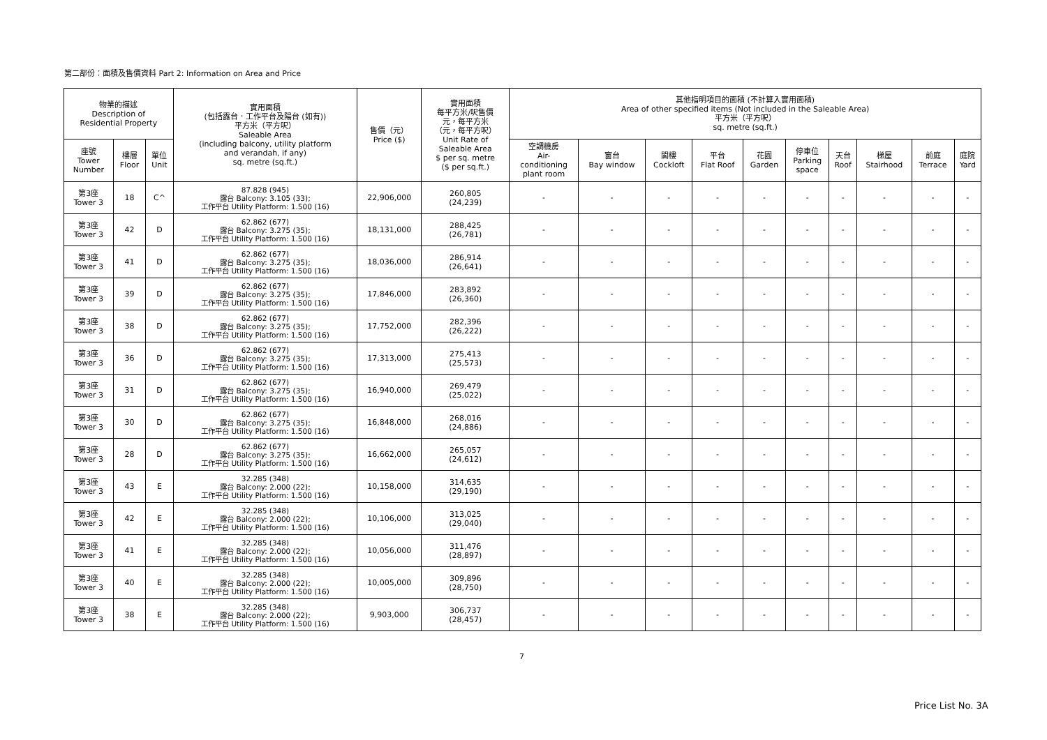第二部份：面積及售價資料 Part 2: Information on Area and Price
| 物業的描述 Description of Residential Property | | | 實用面積 (包括露台．工作平台及陽台 (如有)) 平方米（平方呎） Saleable Area (including balcony, utility platform and verandah, if any) sq. metre (sq.ft.) | 售價（元） Price ($) | 實用面積 每平方米/呎售價 元，每平方米 （元，每平方呎） Unit Rate of Saleable Area $ per sq. metre ($ per sq.ft.) | 其他指明項目的面積 (不計算入實用面積) Area of other specified items (Not included in the Saleable Area) 平方米（平方呎） sq. metre (sq.ft.) | | | | | | | | | |
| --- | --- | --- | --- | --- | --- | --- | --- | --- | --- | --- | --- | --- | --- | --- | --- |
| 座號 Tower Number | 樓層 Floor | 單位 Unit | | | | 空調機房 Air- conditioning plant room | 窗台 Bay window | 閣樓 Cockloft | 平台 Flat Roof | 花園 Garden | 停車位 Parking space | 天台 Roof | 梯屋 Stairhood | 前庭 Terrace | 庭院 Yard |
| 第3座 Tower 3 | 18 | C^ | 87.828 (945) 露台 Balcony: 3.105 (33); 工作平台 Utility Platform: 1.500 (16) | 22,906,000 | 260,805 (24,239) | - | - | - | - | - | - | - | - | - | - |
| 第3座 Tower 3 | 42 | D | 62.862 (677) 露台 Balcony: 3.275 (35); 工作平台 Utility Platform: 1.500 (16) | 18,131,000 | 288,425 (26,781) | - | - | - | - | - | - | - | - | - | - |
| 第3座 Tower 3 | 41 | D | 62.862 (677) 露台 Balcony: 3.275 (35); 工作平台 Utility Platform: 1.500 (16) | 18,036,000 | 286,914 (26,641) | - | - | - | - | - | - | - | - | - | - |
| 第3座 Tower 3 | 39 | D | 62.862 (677) 露台 Balcony: 3.275 (35); 工作平台 Utility Platform: 1.500 (16) | 17,846,000 | 283,892 (26,360) | - | - | - | - | - | - | - | - | - | - |
| 第3座 Tower 3 | 38 | D | 62.862 (677) 露台 Balcony: 3.275 (35); 工作平台 Utility Platform: 1.500 (16) | 17,752,000 | 282,396 (26,222) | - | - | - | - | - | - | - | - | - | - |
| 第3座 Tower 3 | 36 | D | 62.862 (677) 露台 Balcony: 3.275 (35); 工作平台 Utility Platform: 1.500 (16) | 17,313,000 | 275,413 (25,573) | - | - | - | - | - | - | - | - | - | - |
| 第3座 Tower 3 | 31 | D | 62.862 (677) 露台 Balcony: 3.275 (35); 工作平台 Utility Platform: 1.500 (16) | 16,940,000 | 269,479 (25,022) | - | - | - | - | - | - | - | - | - | - |
| 第3座 Tower 3 | 30 | D | 62.862 (677) 露台 Balcony: 3.275 (35); 工作平台 Utility Platform: 1.500 (16) | 16,848,000 | 268,016 (24,886) | - | - | - | - | - | - | - | - | - | - |
| 第3座 Tower 3 | 28 | D | 62.862 (677) 露台 Balcony: 3.275 (35); 工作平台 Utility Platform: 1.500 (16) | 16,662,000 | 265,057 (24,612) | - | - | - | - | - | - | - | - | - | - |
| 第3座 Tower 3 | 43 | E | 32.285 (348) 露台 Balcony: 2.000 (22); 工作平台 Utility Platform: 1.500 (16) | 10,158,000 | 314,635 (29,190) | - | - | - | - | - | - | - | - | - | - |
| 第3座 Tower 3 | 42 | E | 32.285 (348) 露台 Balcony: 2.000 (22); 工作平台 Utility Platform: 1.500 (16) | 10,106,000 | 313,025 (29,040) | - | - | - | - | - | - | - | - | - | - |
| 第3座 Tower 3 | 41 | E | 32.285 (348) 露台 Balcony: 2.000 (22); 工作平台 Utility Platform: 1.500 (16) | 10,056,000 | 311,476 (28,897) | - | - | - | - | - | - | - | - | - | - |
| 第3座 Tower 3 | 40 | E | 32.285 (348) 露台 Balcony: 2.000 (22); 工作平台 Utility Platform: 1.500 (16) | 10,005,000 | 309,896 (28,750) | - | - | - | - | - | - | - | - | - | - |
| 第3座 Tower 3 | 38 | E | 32.285 (348) 露台 Balcony: 2.000 (22); 工作平台 Utility Platform: 1.500 (16) | 9,903,000 | 306,737 (28,457) | - | - | - | - | - | - | - | - | - | - |
7
Price List No. 3A